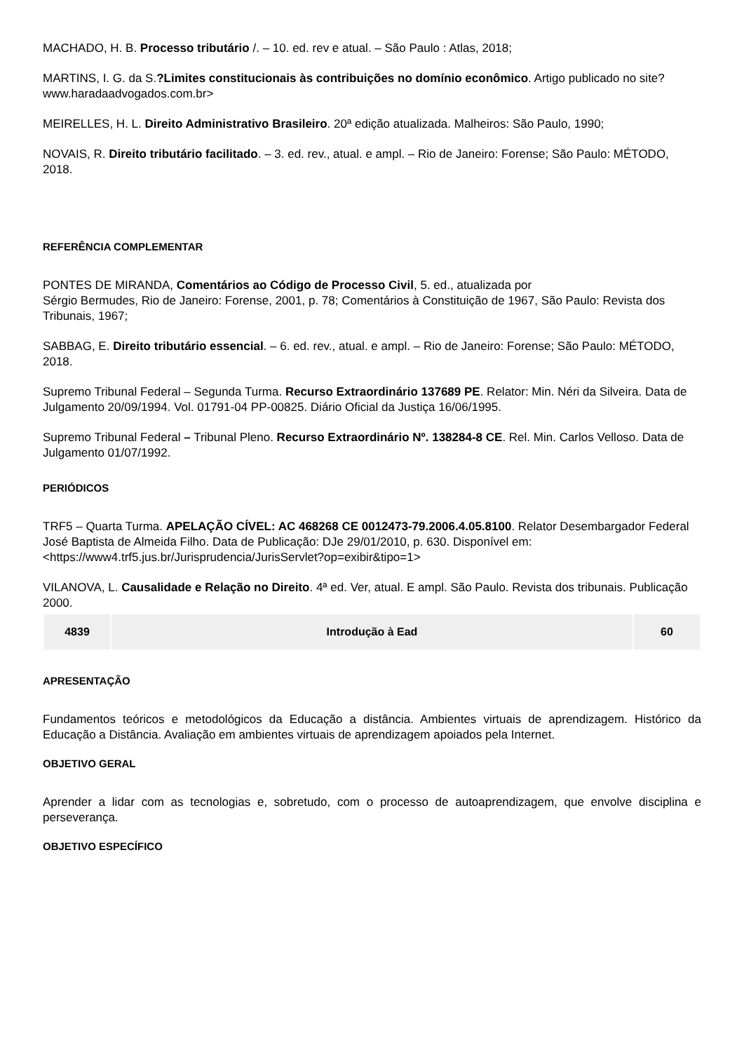MACHADO, H. B. Processo tributário /. – 10. ed. rev e atual. – São Paulo : Atlas, 2018;
MARTINS, I. G. da S.?Limites constitucionais às contribuições no domínio econômico. Artigo publicado no site?www.haradaadvogados.com.br>
MEIRELLES, H. L. Direito Administrativo Brasileiro. 20ª edição atualizada. Malheiros: São Paulo, 1990;
NOVAIS, R. Direito tributário facilitado. – 3. ed. rev., atual. e ampl. – Rio de Janeiro: Forense; São Paulo: MÉTODO, 2018.
REFERÊNCIA COMPLEMENTAR
PONTES DE MIRANDA, Comentários ao Código de Processo Civil, 5. ed., atualizada por
Sérgio Bermudes, Rio de Janeiro: Forense, 2001, p. 78; Comentários à Constituição de 1967, São Paulo: Revista dos Tribunais, 1967;
SABBAG, E. Direito tributário essencial. – 6. ed. rev., atual. e ampl. – Rio de Janeiro: Forense; São Paulo: MÉTODO, 2018.
Supremo Tribunal Federal – Segunda Turma. Recurso Extraordinário 137689 PE. Relator: Min. Néri da Silveira. Data de Julgamento 20/09/1994. Vol. 01791-04 PP-00825. Diário Oficial da Justiça 16/06/1995.
Supremo Tribunal Federal – Tribunal Pleno. Recurso Extraordinário Nº. 138284-8 CE. Rel. Min. Carlos Velloso. Data de Julgamento 01/07/1992.
PERIÓDICOS
TRF5 – Quarta Turma. APELAÇÃO CÍVEL: AC 468268 CE 0012473-79.2006.4.05.8100. Relator Desembargador Federal José Baptista de Almeida Filho. Data de Publicação: DJe 29/01/2010, p. 630. Disponível em: <https://www4.trf5.jus.br/Jurisprudencia/JurisServlet?op=exibir&tipo=1>
VILANOVA, L. Causalidade e Relação no Direito. 4ª ed. Ver, atual. E ampl. São Paulo. Revista dos tribunais. Publicação 2000.
| 4839 | Introdução à Ead | 60 |
APRESENTAÇÃO
Fundamentos teóricos e metodológicos da Educação a distância. Ambientes virtuais de aprendizagem. Histórico da Educação a Distância. Avaliação em ambientes virtuais de aprendizagem apoiados pela Internet.
OBJETIVO GERAL
Aprender a lidar com as tecnologias e, sobretudo, com o processo de autoaprendizagem, que envolve disciplina e perseverança.
OBJETIVO ESPECÍFICO